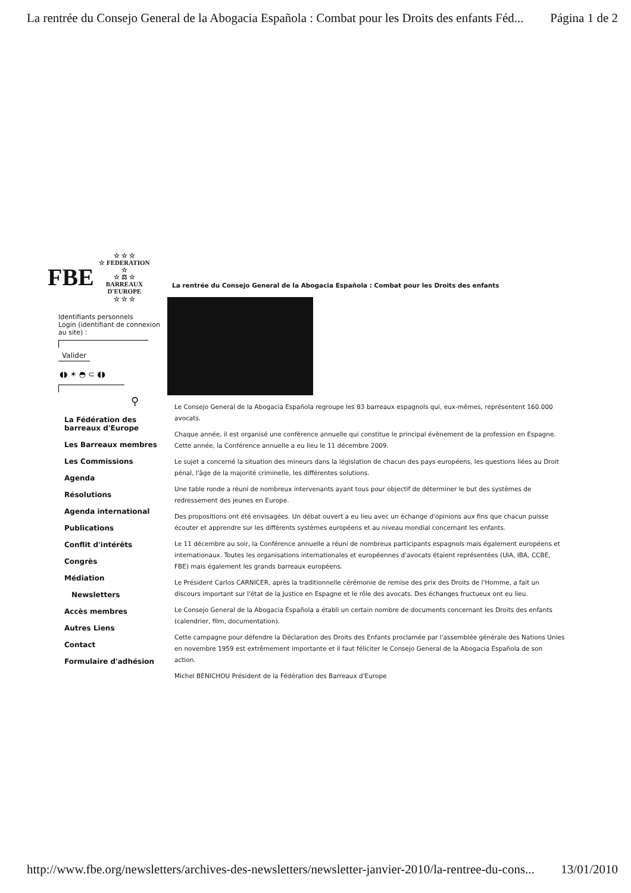La rentrée du Consejo General de la Abogacia Española : Combat pour les Droits des enfants Féd... Página 1 de 2
FBE
☆ ☆ ☆
☆ FEDERATION ☆
☆ ⚖ ☆
BARREAUX D'EUROPE
☆ ☆ ☆
Identifiants personnels
Login (identifiant de connexion au site) :
Valider
◖◗ ✶ ◓ ⊂ ◖◗
⚲
La Fédération des barreaux d'Europe
Les Barreaux membres
Les Commissions
Agenda
Résolutions
Agenda international
Publications
Conflit d'intérêts
Congrès
Médiation
Newsletters
Accès membres
Autres Liens
Contact
Formulaire d'adhésion
La rentrée du Consejo General de la Abogacia Española : Combat pour les Droits des enfants
Le Consejo General de la Abogacia Española regroupe les 83 barreaux espagnols qui, eux-mêmes, représentent 160.000 avocats.
Chaque année, il est organisé une conférence annuelle qui constitue le principal évènement de la profession en Espagne. Cette année, la Conférence annuelle a eu lieu le 11 décembre 2009.
Le sujet a concerné la situation des mineurs dans la législation de chacun des pays européens, les questions liées au Droit pénal, l'âge de la majorité criminelle, les différentes solutions.
Une table ronde a réuni de nombreux intervenants ayant tous pour objectif de déterminer le but des systèmes de redressement des jeunes en Europe.
Des propositions ont été envisagées. Un débat ouvert a eu lieu avec un échange d'opinions aux fins que chacun puisse écouter et apprendre sur les différents systèmes européens et au niveau mondial concernant les enfants.
Le 11 décembre au soir, la Conférence annuelle a réuni de nombreux participants espagnols mais également européens et internationaux. Toutes les organisations internationales et européennes d'avocats étaient représentées (UIA, IBA, CCBE, FBE) mais également les grands barreaux européens.
Le Président Carlos CARNICER, après la traditionnelle cérémonie de remise des prix des Droits de l'Homme, a fait un discours important sur l'état de la Justice en Espagne et le rôle des avocats. Des échanges fructueux ont eu lieu.
Le Consejo General de la Abogacia Española a établi un certain nombre de documents concernant les Droits des enfants (calendrier, film, documentation).
Cette campagne pour défendre la Déclaration des Droits des Enfants proclamée par l'assemblée générale des Nations Unies en novembre 1959 est extrêmement importante et il faut féliciter le Consejo General de la Abogacia Española de son action.
Michel BENICHOU Président de la Fédération des Barreaux d'Europe
http://www.fbe.org/newsletters/archives-des-newsletters/newsletter-janvier-2010/la-rentree-du-cons... 13/01/2010